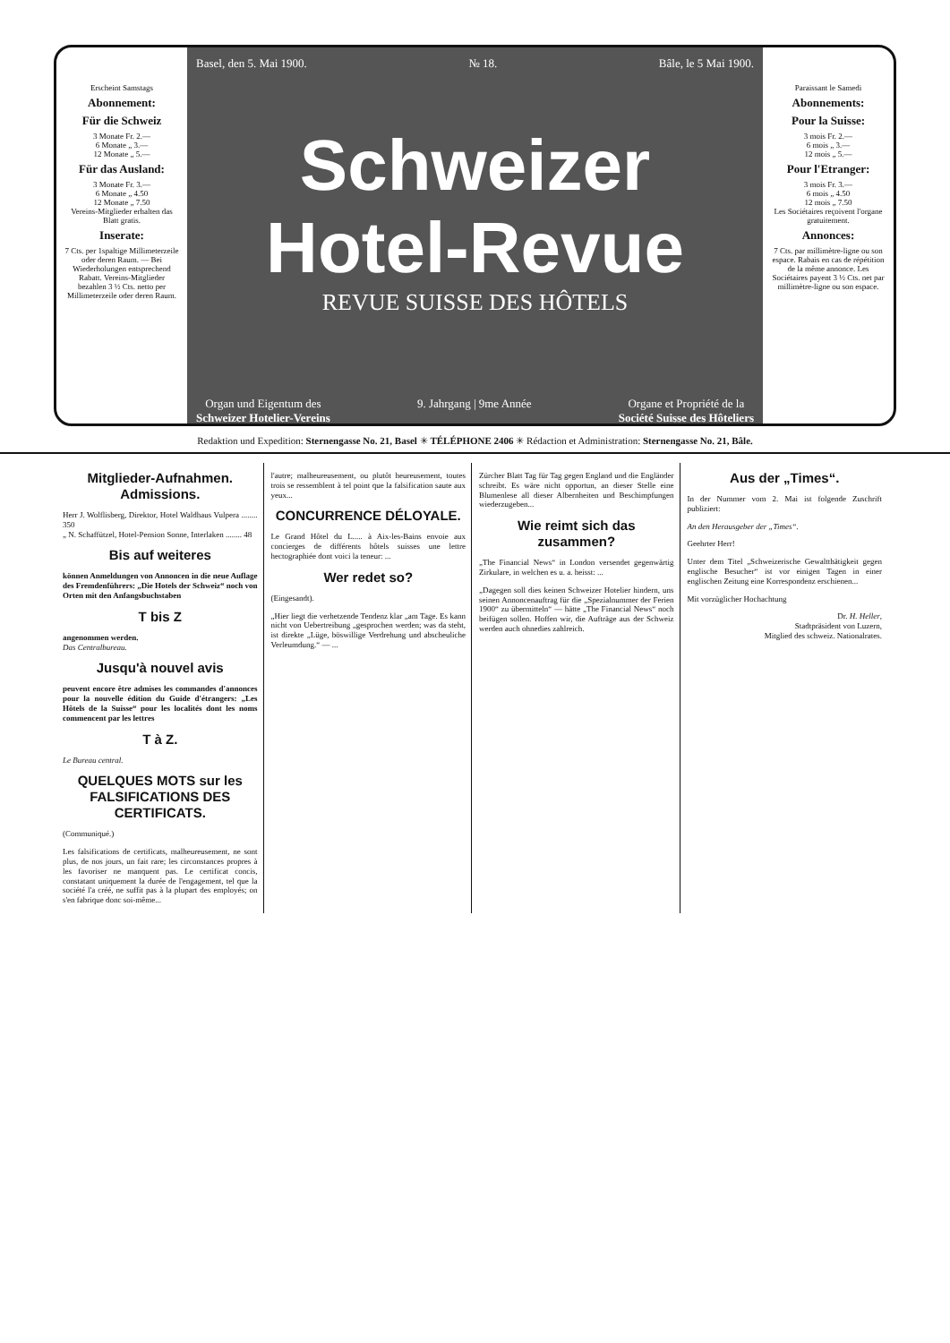Erscheint Samstags
Abonnement:
Für die Schweiz
3 Monate Fr. 2.—
6 Monate „ 3.—
12 Monate „ 5.—
Für das Ausland:
3 Monate Fr. 3.—
6 Monate „ 4.50
12 Monate „ 7.50
Vereins-Mitglieder erhalten das Blatt gratis.
Inserate:
7 Cts. per 1spaltige Millimeterzeile oder deren Raum. — Bei Wiederholungen entsprechend Rabatt. Vereins-Mitglieder bezahlen 3 ½ Cts. netto per Millimeterzeile oder deren Raum.
Basel, den 5. Mai 1900. № 18. Bâle, le 5 Mai 1900.
Schweizer Hotel-Revue
REVUE SUISSE DES HÔTELS
Organ und Eigentum des
Schweizer Hotelier-Vereins 9. Jahrgang | 9me Année Organe et Propriété de la
Société Suisse des Hôteliers
Paraissant le Samedi
Abonnements:
Pour la Suisse:
3 mois Fr. 2.—
6 mois „ 3.—
12 mois „ 5.—
Pour l'Etranger:
3 mois Fr. 3.—
6 mois „ 4.50
12 mois „ 7.50
Les Sociétaires reçoivent l'organe gratuitement.
Annonces:
7 Cts. par millimètre-ligne ou son espace. Rabais en cas de répétition de la même annonce. Les Sociétaires payent 3 ½ Cts. net par millimètre-ligne ou son espace.
Redaktion und Expedition: Sternengasse No. 21, Basel ✳ TÉLÉPHONE 2406 ✳ Rédaction et Administration: Sternengasse No. 21, Bâle.
Mitglieder-Aufnahmen. Admissions.
Herr J. Wolflisberg, Direktor, Hotel Waldhaus Vulpera ........ 350
„ N. Schaffützel, Hotel-Pension Sonne, Interlaken ........ 48
Bis auf weiteres
können Anmeldungen von Annoncen in die neue Auflage des Fremdenführers: „Die Hotels der Schweiz“ noch von Orten mit den Anfangsbuchstaben
T bis Z
angenommen werden.
Das Centralbureau.
Jusqu'à nouvel avis
peuvent encore être admises les commandes d'annonces pour la nouvelle édition du Guide d'étrangers: „Les Hôtels de la Suisse“ pour les localités dont les noms commencent par les lettres
T à Z.
Le Bureau central.
QUELQUES MOTS sur les FALSIFICATIONS DES CERTIFICATS.
(Communiqué.)
Les falsifications de certificats, malheureusement, ne sont plus, de nos jours, un fait rare; les circonstances propres à les favoriser ne manquent pas. Le certificat concis, constatant uniquement la durée de l'engagement, tel que la société l'a créé, ne suffit pas à la plupart des employés; on s'en fabrique donc soi-même...
l'autre; malheureusement, ou plutôt heureusement, toutes trois se ressemblent à tel point que la falsification saute aux yeux...
CONCURRENCE DÉLOYALE.
Le Grand Hôtel du L..... à Aix-les-Bains envoie aux concierges de différents hôtels suisses une lettre hectographiée dont voici la teneur: ...
Wer redet so?
(Eingesandt).
„Hier liegt die verhetzende Tendenz klar „am Tage. Es kann nicht von Uebertreibung „gesprochen werden; was da steht, ist direkte „Lüge, böswillige Verdrehung und abscheuliche Verleumdung.“ — ...
Zürcher Blatt Tag für Tag gegen England und die Engländer schreibt. Es wäre nicht opportun, an dieser Stelle eine Blumenlese all dieser Albernheiten und Beschimpfungen wiederzugeben...
Wie reimt sich das zusammen?
„The Financial News“ in London versendet gegenwärtig Zirkulare, in welchen es u. a. heisst: ...
„Dagegen soll dies keinen Schweizer Hotelier hindern, uns seinen Annoncenauftrag für die „Spezialnummer der Ferien 1900“ zu übermitteln“ — hätte „The Financial News“ noch beifügen sollen. Hoffen wir, die Aufträge aus der Schweiz werden auch ohnedies zahlreich.
Aus der „Times“.
In der Nummer vom 2. Mai ist folgende Zuschrift publiziert:
An den Herausgeber der „Times“.
Geehrter Herr!
Unter dem Titel „Schweizerische Gewaltthätigkeit gegen englische Besucher“ ist vor einigen Tagen in einer englischen Zeitung eine Korrespondenz erschienen...
Mit vorzüglicher Hochachtung
Dr. H. Heller,
Stadtpräsident von Luzern,
Mitglied des schweiz. Nationalrates.